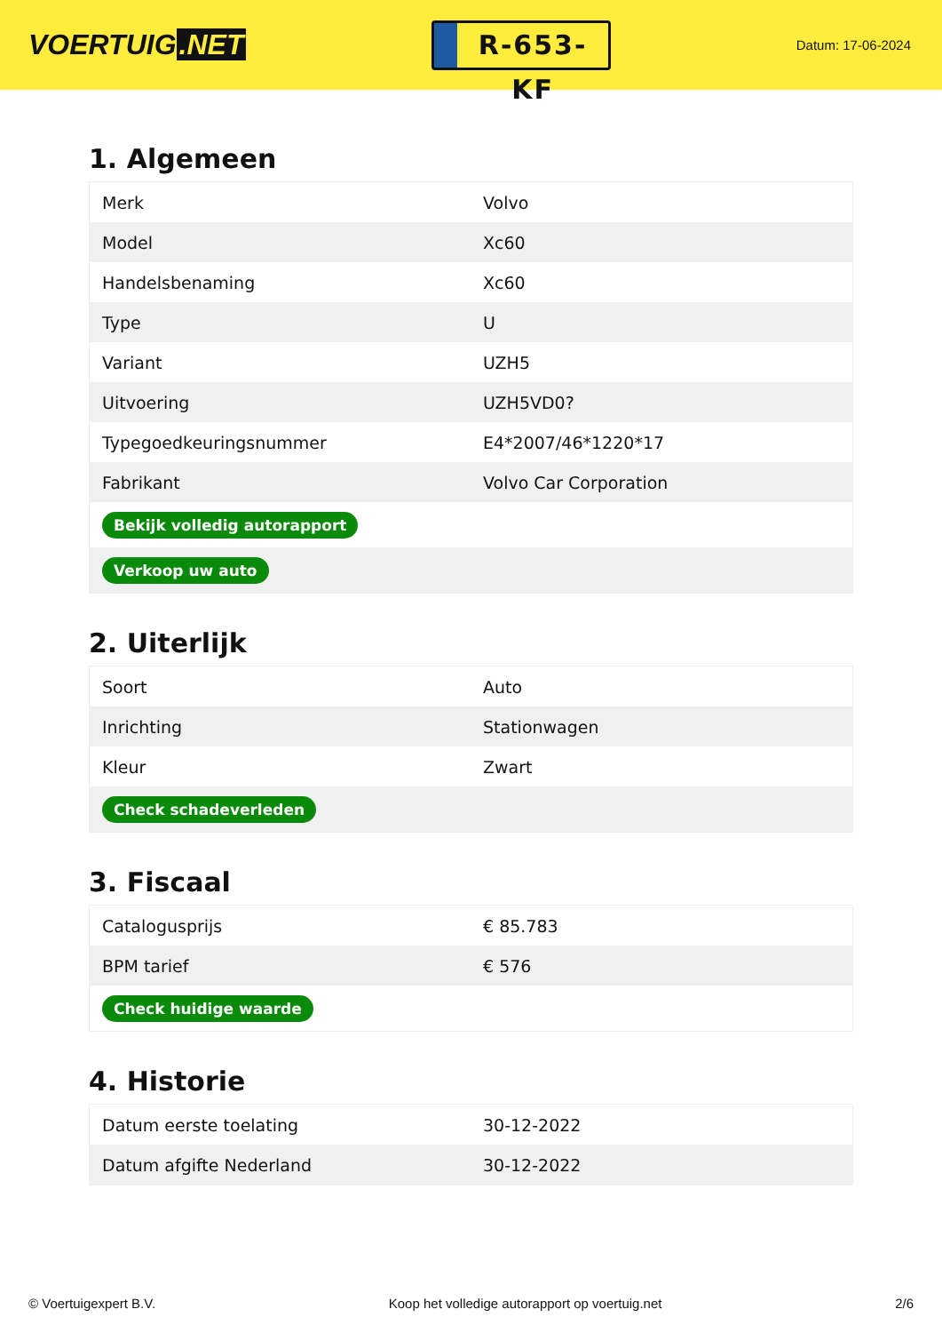VOERTUIG.NET
R-653-KF
Datum: 17-06-2024
1. Algemeen
| Merk | Volvo |
| Model | Xc60 |
| Handelsbenaming | Xc60 |
| Type | U |
| Variant | UZH5 |
| Uitvoering | UZH5VD0? |
| Typegoedkeuringsnummer | E4*2007/46*1220*17 |
| Fabrikant | Volvo Car Corporation |
| Bekijk volledig autorapport | |
| Verkoop uw auto | |
2. Uiterlijk
| Soort | Auto |
| Inrichting | Stationwagen |
| Kleur | Zwart |
| Check schadeverleden | |
3. Fiscaal
| Catalogusprijs | € 85.783 |
| BPM tarief | € 576 |
| Check huidige waarde | |
4. Historie
| Datum eerste toelating | 30-12-2022 |
| Datum afgifte Nederland | 30-12-2022 |
© Voertuigexpert B.V. Koop het volledige autorapport op voertuig.net 2/6